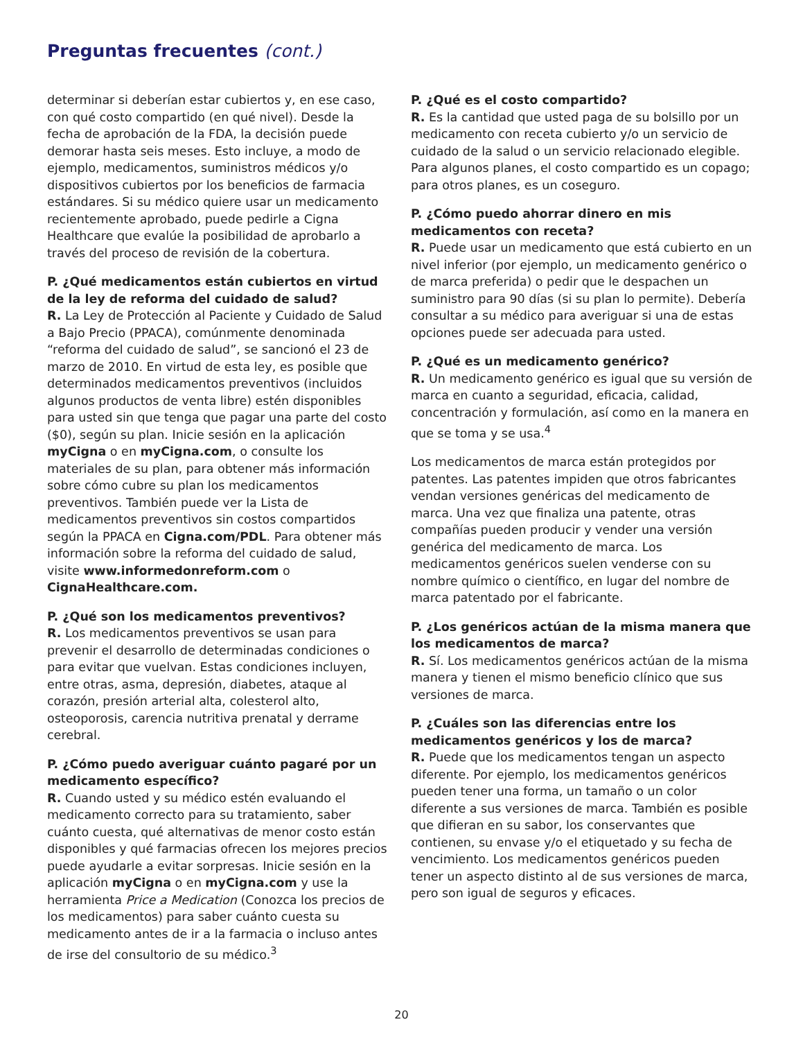Preguntas frecuentes (cont.)
determinar si deberían estar cubiertos y, en ese caso, con qué costo compartido (en qué nivel). Desde la fecha de aprobación de la FDA, la decisión puede demorar hasta seis meses. Esto incluye, a modo de ejemplo, medicamentos, suministros médicos y/o dispositivos cubiertos por los beneficios de farmacia estándares. Si su médico quiere usar un medicamento recientemente aprobado, puede pedirle a Cigna Healthcare que evalúe la posibilidad de aprobarlo a través del proceso de revisión de la cobertura.
P. ¿Qué medicamentos están cubiertos en virtud de la ley de reforma del cuidado de salud?
R. La Ley de Protección al Paciente y Cuidado de Salud a Bajo Precio (PPACA), comúnmente denominada “reforma del cuidado de salud”, se sancionó el 23 de marzo de 2010. En virtud de esta ley, es posible que determinados medicamentos preventivos (incluidos algunos productos de venta libre) estén disponibles para usted sin que tenga que pagar una parte del costo ($0), según su plan. Inicie sesión en la aplicación myCigna o en myCigna.com, o consulte los materiales de su plan, para obtener más información sobre cómo cubre su plan los medicamentos preventivos. También puede ver la Lista de medicamentos preventivos sin costos compartidos según la PPACA en Cigna.com/PDL. Para obtener más información sobre la reforma del cuidado de salud, visite www.informedonreform.com o CignaHealthcare.com.
P. ¿Qué son los medicamentos preventivos?
R. Los medicamentos preventivos se usan para prevenir el desarrollo de determinadas condiciones o para evitar que vuelvan. Estas condiciones incluyen, entre otras, asma, depresión, diabetes, ataque al corazón, presión arterial alta, colesterol alto, osteoporosis, carencia nutritiva prenatal y derrame cerebral.
P. ¿Cómo puedo averiguar cuánto pagaré por un medicamento específico?
R. Cuando usted y su médico estén evaluando el medicamento correcto para su tratamiento, saber cuánto cuesta, qué alternativas de menor costo están disponibles y qué farmacias ofrecen los mejores precios puede ayudarle a evitar sorpresas. Inicie sesión en la aplicación myCigna o en myCigna.com y use la herramienta Price a Medication (Conozca los precios de los medicamentos) para saber cuánto cuesta su medicamento antes de ir a la farmacia o incluso antes de irse del consultorio de su médico.<sup>3</sup>
P. ¿Qué es el costo compartido?
R. Es la cantidad que usted paga de su bolsillo por un medicamento con receta cubierto y/o un servicio de cuidado de la salud o un servicio relacionado elegible. Para algunos planes, el costo compartido es un copago; para otros planes, es un coseguro.
P. ¿Cómo puedo ahorrar dinero en mis medicamentos con receta?
R. Puede usar un medicamento que está cubierto en un nivel inferior (por ejemplo, un medicamento genérico o de marca preferida) o pedir que le despachen un suministro para 90 días (si su plan lo permite). Debería consultar a su médico para averiguar si una de estas opciones puede ser adecuada para usted.
P. ¿Qué es un medicamento genérico?
R. Un medicamento genérico es igual que su versión de marca en cuanto a seguridad, eficacia, calidad, concentración y formulación, así como en la manera en que se toma y se usa.<sup>4</sup>
Los medicamentos de marca están protegidos por patentes. Las patentes impiden que otros fabricantes vendan versiones genéricas del medicamento de marca. Una vez que finaliza una patente, otras compañías pueden producir y vender una versión genérica del medicamento de marca. Los medicamentos genéricos suelen venderse con su nombre químico o científico, en lugar del nombre de marca patentado por el fabricante.
P. ¿Los genéricos actúan de la misma manera que los medicamentos de marca?
R. Sí. Los medicamentos genéricos actúan de la misma manera y tienen el mismo beneficio clínico que sus versiones de marca.
P. ¿Cuáles son las diferencias entre los medicamentos genéricos y los de marca?
R. Puede que los medicamentos tengan un aspecto diferente. Por ejemplo, los medicamentos genéricos pueden tener una forma, un tamaño o un color diferente a sus versiones de marca. También es posible que difieran en su sabor, los conservantes que contienen, su envase y/o el etiquetado y su fecha de vencimiento. Los medicamentos genéricos pueden tener un aspecto distinto al de sus versiones de marca, pero son igual de seguros y eficaces.
20